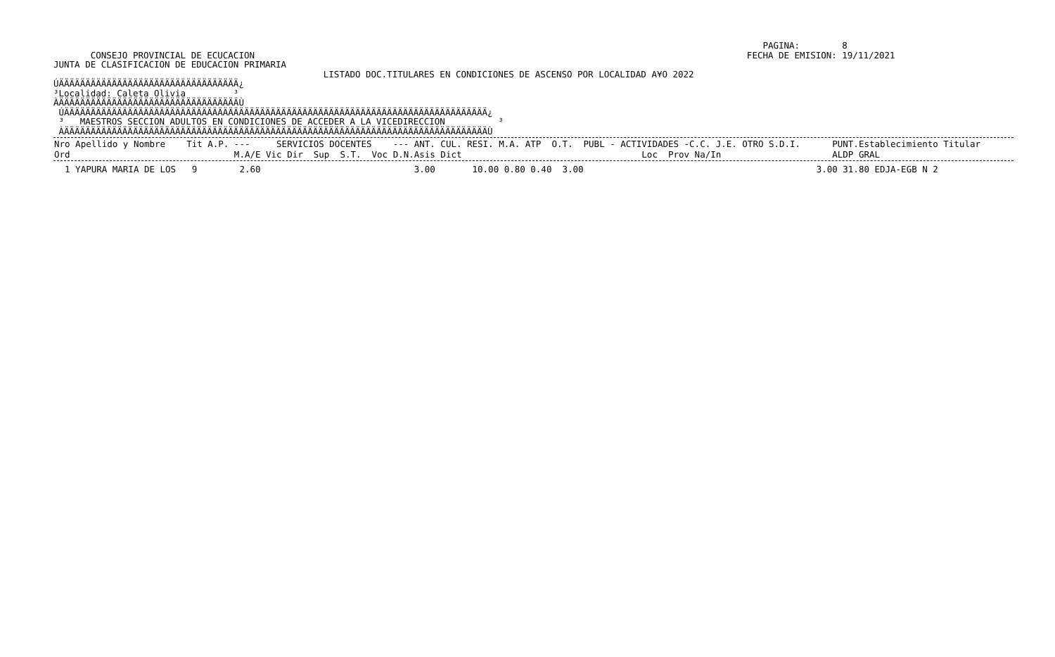PAGINA:        8
       CONSEJO PROVINCIAL DE ECUCACION                                                                                             FECHA DE EMISION: 19/11/2021
JUNTA DE CLASIFICACION DE EDUCACION PRIMARIA
                                                   LISTADO DOC.TITULARES EN CONDICIONES DE ASCENSO POR LOCALIDAD A¥O 2022
ÚÄÄÄÄÄÄÄÄÄÄÄÄÄÄÄÄÄÄÄÄÄÄÄÄÄÄÄÄÄÄÄÄÄÄ¿
³Localidad: Caleta Olivia         ³
ÀÄÄÄÄÄÄÄÄÄÄÄÄÄÄÄÄÄÄÄÄÄÄÄÄÄÄÄÄÄÄÄÄÄÄÙ
 ÚÄÄÄÄÄÄÄÄÄÄÄÄÄÄÄÄÄÄÄÄÄÄÄÄÄÄÄÄÄÄÄÄÄÄÄÄÄÄÄÄÄÄÄÄÄÄÄÄÄÄÄÄÄÄÄÄÄÄÄÄÄÄÄÄÄÄÄÄÄÄÄÄÄÄÄÄÄÄÄÄ¿
 ³   MAESTROS SECCION ADULTOS EN CONDICIONES DE ACCEDER A LA VICEDIRECCION          ³
 ÀÄÄÄÄÄÄÄÄÄÄÄÄÄÄÄÄÄÄÄÄÄÄÄÄÄÄÄÄÄÄÄÄÄÄÄÄÄÄÄÄÄÄÄÄÄÄÄÄÄÄÄÄÄÄÄÄÄÄÄÄÄÄÄÄÄÄÄÄÄÄÄÄÄÄÄÄÄÄÄÄÙ
| Nro Apellido y Nombre Tit A.P. --- SERVICIOS DOCENTES --- ANT. CUL. RESI. M.A. ATP O.T. PUBL - ACTIVIDADES -C.C. J.E. OTRO S.D.I. PUNT.Establecimiento Titular Ord M.A/E Vic Dir Sup S.T. Voc D.N.Asis Dict Loc Prov Na/In ALDP GRAL |
| --- |
| 1 YAPURA MARIA DE LOS 9 2.60 3.00 10.00 0.80 0.40 3.00 3.00 31.80 EDJA-EGB N 2 |